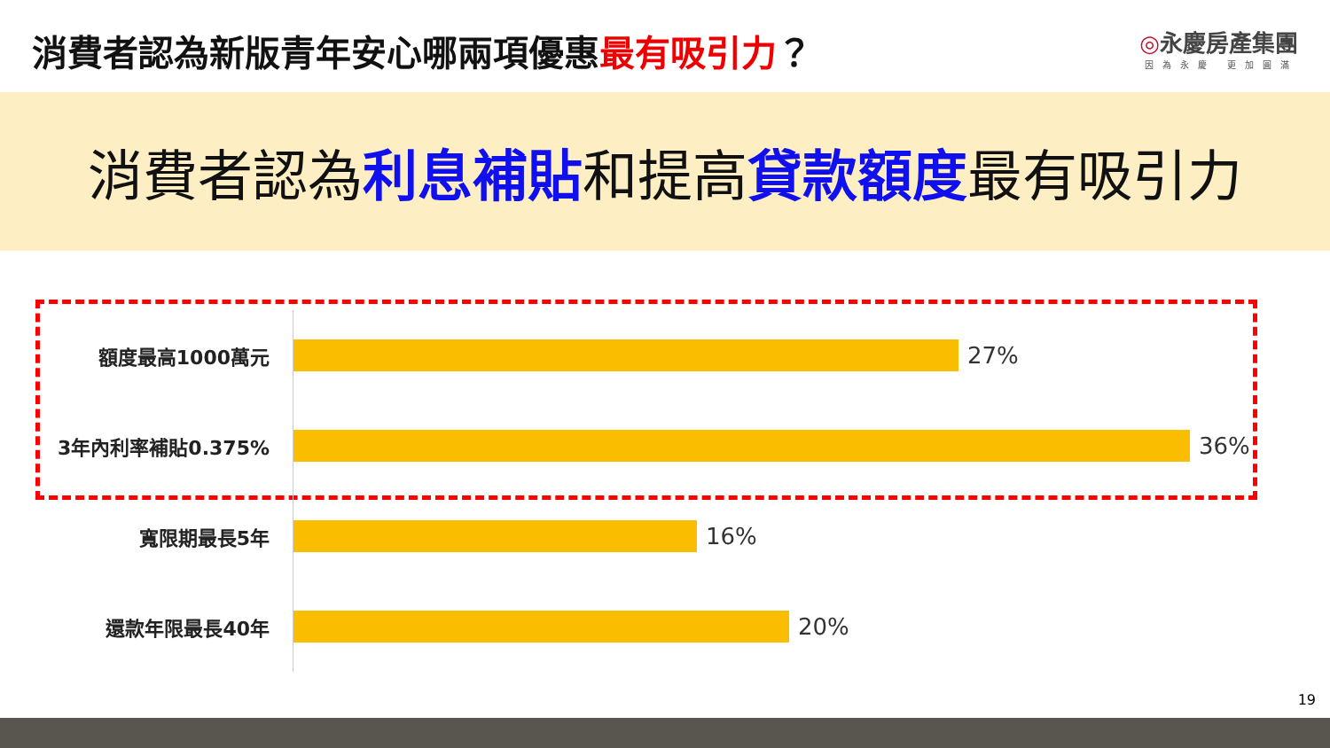消費者認為新版青年安心哪兩項優惠最有吸引力？
◎永慶房產集團
因為永慶 更加圓滿
消費者認為利息補貼和提高貸款額度最有吸引力
額度最高1000萬元
27%
3年內利率補貼0.375%
36%
寬限期最長5年
16%
還款年限最長40年
20%
19